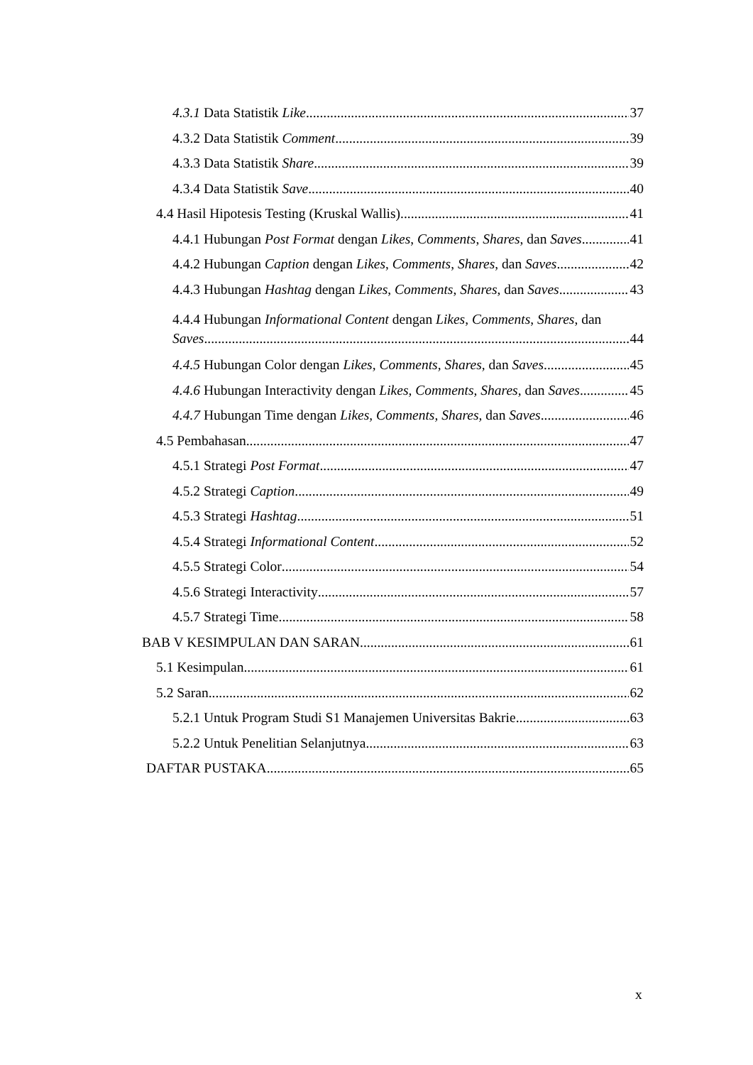4.3.1 Data Statistik Like 37
4.3.2 Data Statistik Comment 39
4.3.3 Data Statistik Share 39
4.3.4 Data Statistik Save 40
4.4 Hasil Hipotesis Testing (Kruskal Wallis) 41
4.4.1 Hubungan Post Format dengan Likes, Comments, Shares, dan Saves 41
4.4.2 Hubungan Caption dengan Likes, Comments, Shares, dan Saves 42
4.4.3 Hubungan Hashtag dengan Likes, Comments, Shares, dan Saves 43
4.4.4 Hubungan Informational Content dengan Likes, Comments, Shares, dan
Saves 44
4.4.5 Hubungan Color dengan Likes, Comments, Shares, dan Saves 45
4.4.6 Hubungan Interactivity dengan Likes, Comments, Shares, dan Saves 45
4.4.7 Hubungan Time dengan Likes, Comments, Shares, dan Saves 46
4.5 Pembahasan 47
4.5.1 Strategi Post Format 47
4.5.2 Strategi Caption 49
4.5.3 Strategi Hashtag 51
4.5.4 Strategi Informational Content 52
4.5.5 Strategi Color 54
4.5.6 Strategi Interactivity 57
4.5.7 Strategi Time 58
BAB V KESIMPULAN DAN SARAN 61
5.1 Kesimpulan 61
5.2 Saran 62
5.2.1 Untuk Program Studi S1 Manajemen Universitas Bakrie 63
5.2.2 Untuk Penelitian Selanjutnya 63
DAFTAR PUSTAKA 65
x